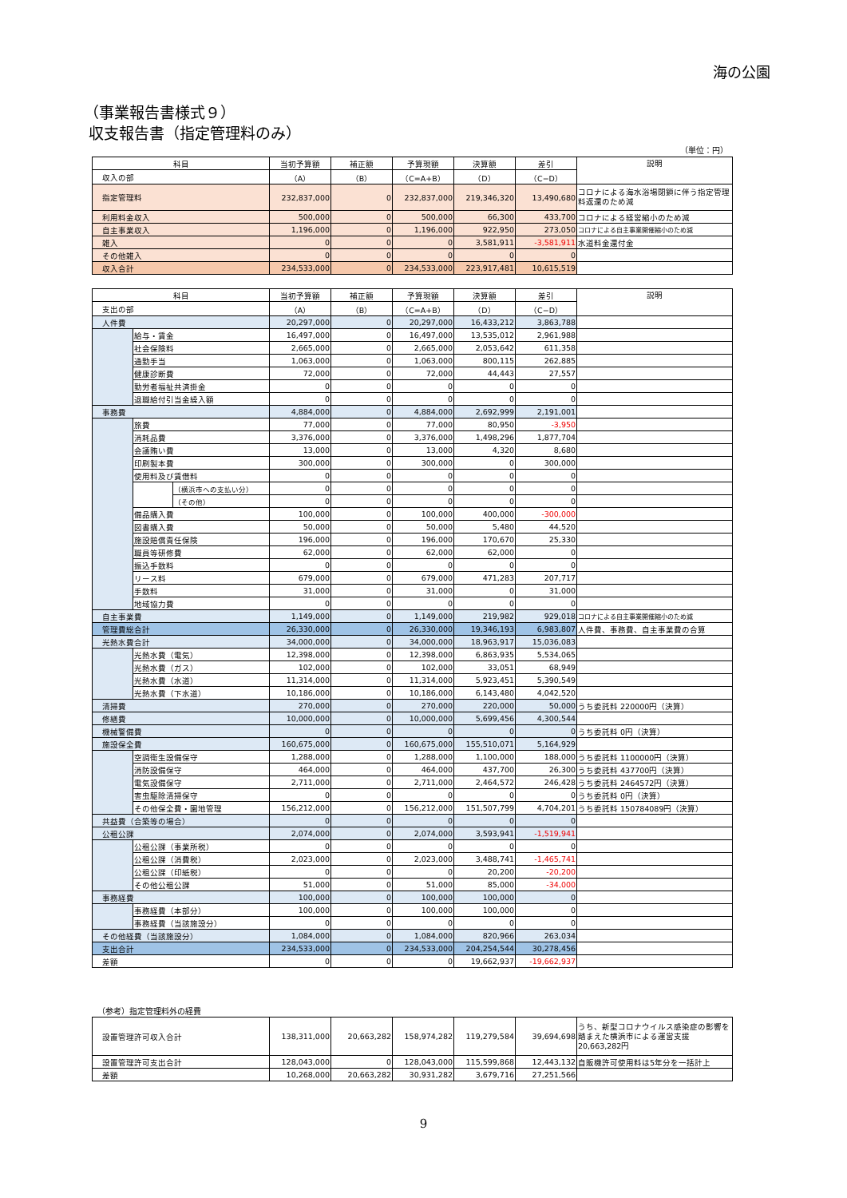海の公園
（事業報告書様式９）
収支報告書（指定管理料のみ）
（単位：円）
| 科目 | 当初予算額 | 補正額 | 予算現額 | 決算額 | 差引 | 説明 |
| --- | --- | --- | --- | --- | --- | --- |
| 収入の部 | （A） | （B） | （C=A+B） | （D） | （C−D） | |
| 指定管理料 | 232,837,000 | 0 | 232,837,000 | 219,346,320 | 13,490,680 | コロナによる海水浴場閉鎖に伴う指定管理料返還のため減 |
| 利用料金収入 | 500,000 | 0 | 500,000 | 66,300 | 433,700 | コロナによる経営縮小のため減 |
| 自主事業収入 | 1,196,000 | 0 | 1,196,000 | 922,950 | 273,050 | コロナによる自主事業開催縮小のため減 |
| 雑入 | 0 | 0 | 0 | 3,581,911 | -3,581,911 | 水道料金還付金 |
| その他雑入 | 0 | 0 | 0 | 0 | 0 | |
| 収入合計 | 234,533,000 | 0 | 234,533,000 | 223,917,481 | 10,615,519 | |
| 科目 | | | 当初予算額 | 補正額 | 予算現額 | 決算額 | 差引 | 説明 |
| --- | --- | --- | --- | --- | --- | --- | --- | --- |
| 支出の部 | | | （A） | （B） | （C=A+B） | （D） | （C−D） | |
| 人件費 | | | 20,297,000 | 0 | 20,297,000 | 16,433,212 | 3,863,788 | |
| | 給与・賃金 | | 16,497,000 | 0 | 16,497,000 | 13,535,012 | 2,961,988 | |
| | 社会保険料 | | 2,665,000 | 0 | 2,665,000 | 2,053,642 | 611,358 | |
| | 通勤手当 | | 1,063,000 | 0 | 1,063,000 | 800,115 | 262,885 | |
| | 健康診断費 | | 72,000 | 0 | 72,000 | 44,443 | 27,557 | |
| | 勤労者福祉共済掛金 | | 0 | 0 | 0 | 0 | 0 | |
| | 退職給付引当金繰入額 | | 0 | 0 | 0 | 0 | 0 | |
| 事務費 | | | 4,884,000 | 0 | 4,884,000 | 2,692,999 | 2,191,001 | |
| | 旅費 | | 77,000 | 0 | 77,000 | 80,950 | -3,950 | |
| | 消耗品費 | | 3,376,000 | 0 | 3,376,000 | 1,498,296 | 1,877,704 | |
| | 会議賄い費 | | 13,000 | 0 | 13,000 | 4,320 | 8,680 | |
| | 印刷製本費 | | 300,000 | 0 | 300,000 | 0 | 300,000 | |
| | 使用料及び賃借料 | | 0 | 0 | 0 | 0 | 0 | |
| | | （横浜市への支払い分） | 0 | 0 | 0 | 0 | 0 | |
| | | （その他） | 0 | 0 | 0 | 0 | 0 | |
| | 備品購入費 | | 100,000 | 0 | 100,000 | 400,000 | -300,000 | |
| | 図書購入費 | | 50,000 | 0 | 50,000 | 5,480 | 44,520 | |
| | 施設賠償責任保険 | | 196,000 | 0 | 196,000 | 170,670 | 25,330 | |
| | 職員等研修費 | | 62,000 | 0 | 62,000 | 62,000 | 0 | |
| | 振込手数料 | | 0 | 0 | 0 | 0 | 0 | |
| | リース料 | | 679,000 | 0 | 679,000 | 471,283 | 207,717 | |
| | 手数料 | | 31,000 | 0 | 31,000 | 0 | 31,000 | |
| | 地域協力費 | | 0 | 0 | 0 | 0 | 0 | |
| 自主事業費 | | | 1,149,000 | 0 | 1,149,000 | 219,982 | 929,018 | コロナによる自主事業開催縮小のため減 |
| 管理費総合計 | | | 26,330,000 | 0 | 26,330,000 | 19,346,193 | 6,983,807 | 人件費、事務費、自主事業費の合算 |
| 光熱水費合計 | | | 34,000,000 | 0 | 34,000,000 | 18,963,917 | 15,036,083 | |
| | 光熱水費（電気） | | 12,398,000 | 0 | 12,398,000 | 6,863,935 | 5,534,065 | |
| | 光熱水費（ガス） | | 102,000 | 0 | 102,000 | 33,051 | 68,949 | |
| | 光熱水費（水道） | | 11,314,000 | 0 | 11,314,000 | 5,923,451 | 5,390,549 | |
| | 光熱水費（下水道） | | 10,186,000 | 0 | 10,186,000 | 6,143,480 | 4,042,520 | |
| 清掃費 | | | 270,000 | 0 | 270,000 | 220,000 | 50,000 | うち委託料 220000円（決算） |
| 修繕費 | | | 10,000,000 | 0 | 10,000,000 | 5,699,456 | 4,300,544 | |
| 機械警備費 | | | 0 | 0 | 0 | 0 | 0 | うち委託料 0円（決算） |
| 施設保全費 | | | 160,675,000 | 0 | 160,675,000 | 155,510,071 | 5,164,929 | |
| | 空調衛生設備保守 | | 1,288,000 | 0 | 1,288,000 | 1,100,000 | 188,000 | うち委託料 1100000円（決算） |
| | 消防設備保守 | | 464,000 | 0 | 464,000 | 437,700 | 26,300 | うち委託料 437700円（決算） |
| | 電気設備保守 | | 2,711,000 | 0 | 2,711,000 | 2,464,572 | 246,428 | うち委託料 2464572円（決算） |
| | 害虫駆除清掃保守 | | 0 | 0 | 0 | 0 | 0 | うち委託料 0円（決算） |
| | その他保全費・園地管理 | | 156,212,000 | 0 | 156,212,000 | 151,507,799 | 4,704,201 | うち委託料 150784089円（決算） |
| 共益費（合築等の場合） | | | 0 | 0 | 0 | 0 | 0 | |
| 公租公課 | | | 2,074,000 | 0 | 2,074,000 | 3,593,941 | -1,519,941 | |
| | 公租公課（事業所税） | | 0 | 0 | 0 | 0 | 0 | |
| | 公租公課（消費税） | | 2,023,000 | 0 | 2,023,000 | 3,488,741 | -1,465,741 | |
| | 公租公課（印紙税） | | 0 | 0 | 0 | 20,200 | -20,200 | |
| | その他公租公課 | | 51,000 | 0 | 51,000 | 85,000 | -34,000 | |
| 事務経費 | | | 100,000 | 0 | 100,000 | 100,000 | 0 | |
| | 事務経費（本部分） | | 100,000 | 0 | 100,000 | 100,000 | 0 | |
| | 事務経費（当該施設分） | | 0 | 0 | 0 | 0 | 0 | |
| その他経費（当該施設分） | | | 1,084,000 | 0 | 1,084,000 | 820,966 | 263,034 | |
| 支出合計 | | | 234,533,000 | 0 | 234,533,000 | 204,254,544 | 30,278,456 | |
| 差額 | | | 0 | 0 | 0 | 19,662,937 | -19,662,937 | |
（参考）指定管理料外の経費
| 設置管理許可収入合計 | 138,311,000 | 20,663,282 | 158,974,282 | 119,279,584 | 39,694,698 | うち、新型コロナウイルス感染症の影響を踏まえた横浜市による運営支援20,663,282円 |
| 設置管理許可支出合計 | 128,043,000 | 0 | 128,043,000 | 115,599,868 | 12,443,132 | 自販機許可使用料は5年分を一括計上 |
| 差額 | 10,268,000 | 20,663,282 | 30,931,282 | 3,679,716 | 27,251,566 | |
9